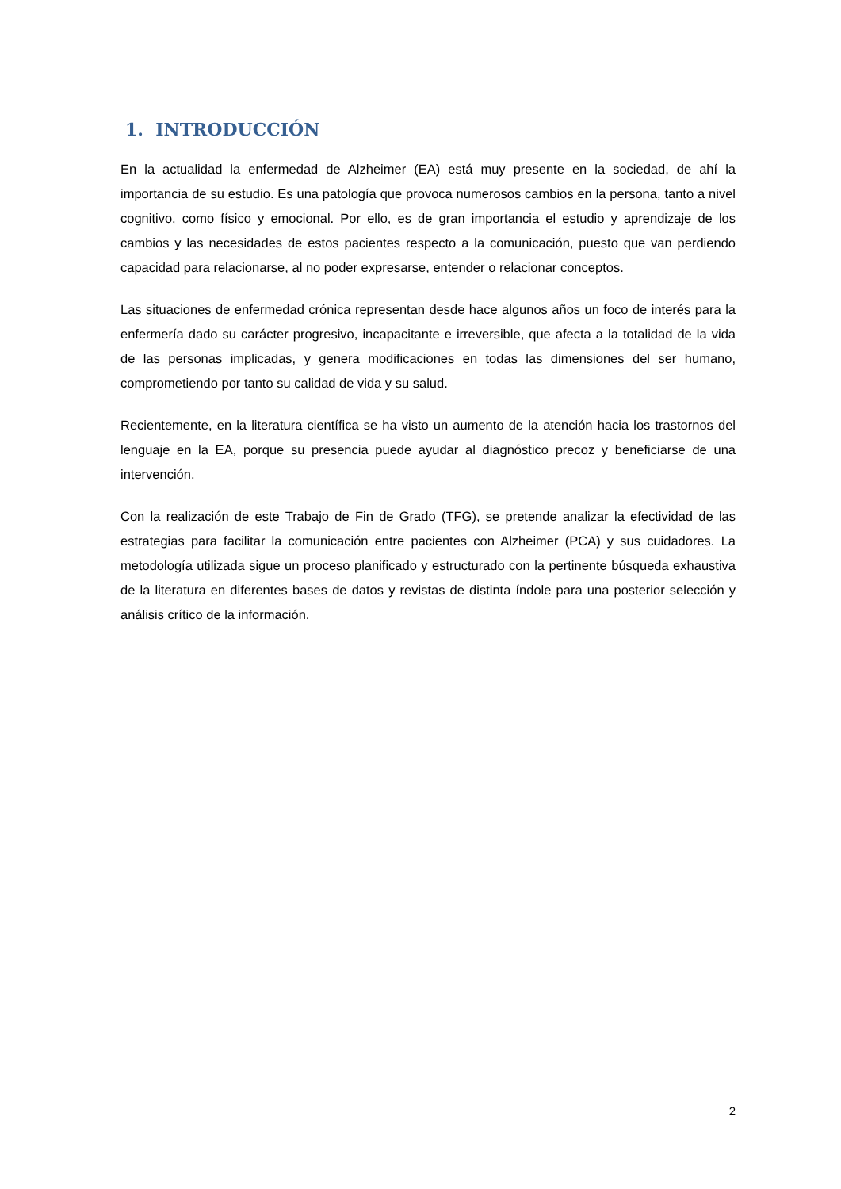1. INTRODUCCIÓN
En la actualidad la enfermedad de Alzheimer (EA) está muy presente en la sociedad, de ahí la importancia de su estudio. Es una patología que provoca numerosos cambios en la persona, tanto a nivel cognitivo, como físico y emocional. Por ello, es de gran importancia el estudio y aprendizaje de los cambios y las necesidades de estos pacientes respecto a la comunicación, puesto que van perdiendo capacidad para relacionarse, al no poder expresarse, entender o relacionar conceptos.
Las situaciones de enfermedad crónica representan desde hace algunos años un foco de interés para la enfermería dado su carácter progresivo, incapacitante e irreversible, que afecta a la totalidad de la vida de las personas implicadas, y genera modificaciones en todas las dimensiones del ser humano, comprometiendo por tanto su calidad de vida y su salud.
Recientemente, en la literatura científica se ha visto un aumento de la atención hacia los trastornos del lenguaje en la EA, porque su presencia puede ayudar al diagnóstico precoz y beneficiarse de una intervención.
Con la realización de este Trabajo de Fin de Grado (TFG), se pretende analizar la efectividad de las estrategias para facilitar la comunicación entre pacientes con Alzheimer (PCA) y sus cuidadores. La metodología utilizada sigue un proceso planificado y estructurado con la pertinente búsqueda exhaustiva de la literatura en diferentes bases de datos y revistas de distinta índole para una posterior selección y análisis crítico de la información.
2